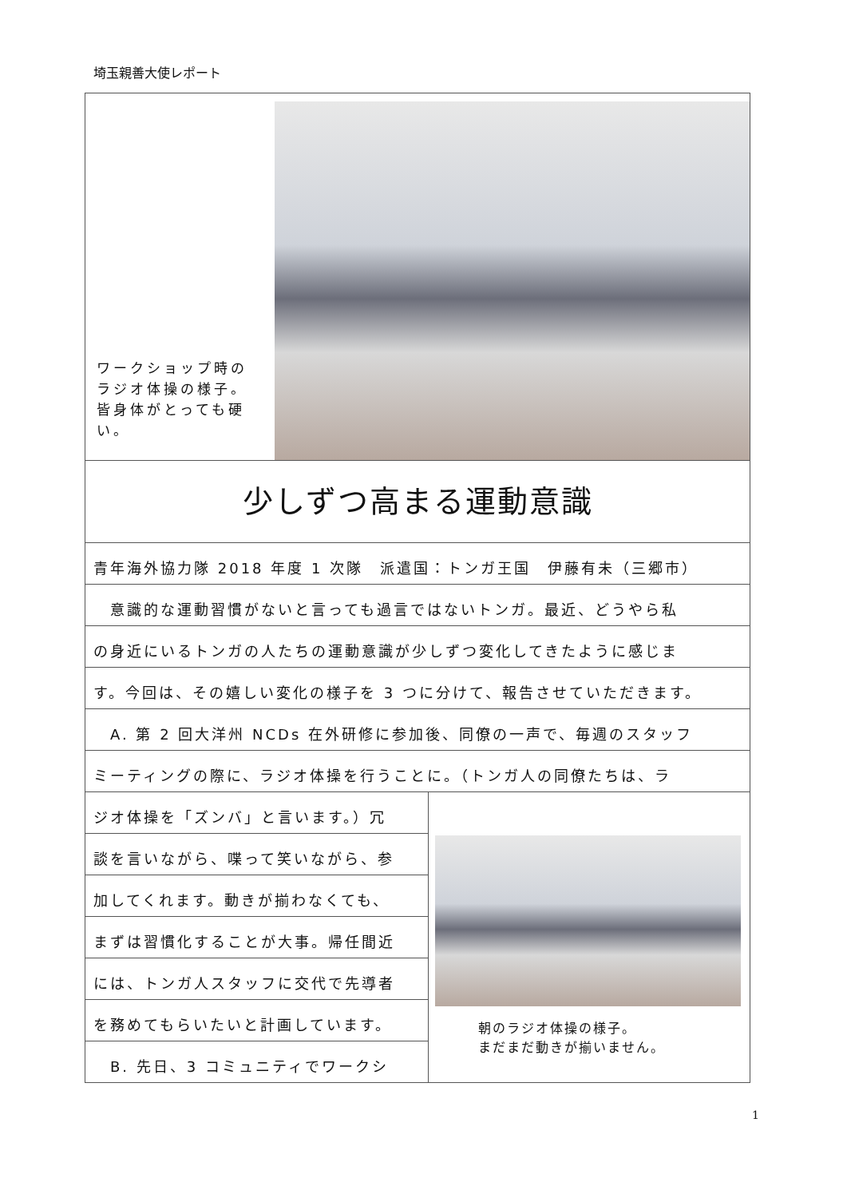埼玉親善大使レポート
ワークショップ時のラジオ体操の様子。皆身体がとっても硬い。
少しずつ高まる運動意識
青年海外協力隊 2018 年度 1 次隊　派遣国：トンガ王国　伊藤有未（三郷市）
　意識的な運動習慣がないと言っても過言ではないトンガ。最近、どうやら私
の身近にいるトンガの人たちの運動意識が少しずつ変化してきたように感じま
す。今回は、その嬉しい変化の様子を 3 つに分けて、報告させていただきます。
　A. 第 2 回大洋州 NCDs 在外研修に参加後、同僚の一声で、毎週のスタッフ
ミーティングの際に、ラジオ体操を行うことに。（トンガ人の同僚たちは、ラ
ジオ体操を「ズンバ」と言います。）冗
談を言いながら、喋って笑いながら、参
加してくれます。動きが揃わなくても、
まずは習慣化することが大事。帰任間近
には、トンガ人スタッフに交代で先導者
を務めてもらいたいと計画しています。
　B. 先日、3 コミュニティでワークシ
朝のラジオ体操の様子。
まだまだ動きが揃いません。
1